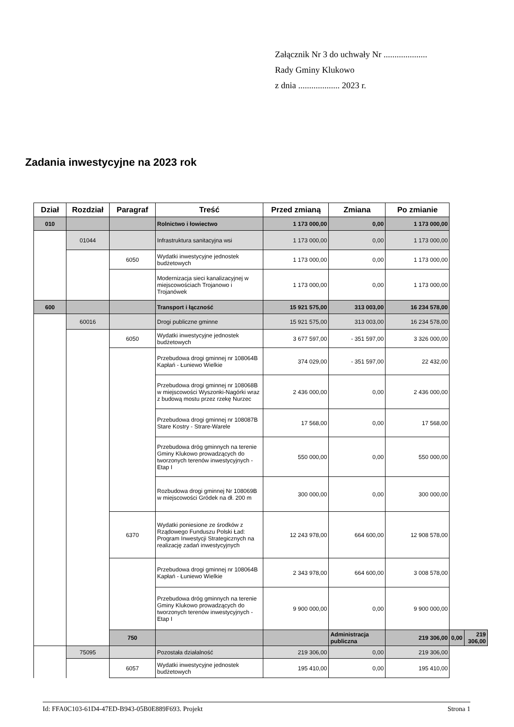Załącznik Nr 3 do uchwały Nr ....................
Rady Gminy Klukowo
z dnia ................... 2023 r.
Zadania inwestycyjne na 2023 rok
| Dział | Rozdział | Paragraf | Treść | Przed zmianą | Zmiana | Po zmianie | | |
| --- | --- | --- | --- | --- | --- | --- | --- | --- |
| 010 | | | Rolnictwo i łowiectwo | 1 173 000,00 | 0,00 | 1 173 000,00 | | |
| | 01044 | | Infrastruktura sanitacyjna wsi | 1 173 000,00 | 0,00 | 1 173 000,00 | | |
| | | 6050 | Wydatki inwestycyjne jednostek budżetowych | 1 173 000,00 | 0,00 | 1 173 000,00 | | |
| | | | Modernizacja sieci kanalizacyjnej w miejscowościach Trojanowo i Trojanówek | 1 173 000,00 | 0,00 | 1 173 000,00 | | |
| 600 | | | Transport i łączność | 15 921 575,00 | 313 003,00 | 16 234 578,00 | | |
| | 60016 | | Drogi publiczne gminne | 15 921 575,00 | 313 003,00 | 16 234 578,00 | | |
| | | 6050 | Wydatki inwestycyjne jednostek budżetowych | 3 677 597,00 | - 351 597,00 | 3 326 000,00 | | |
| | | | Przebudowa drogi gminnej nr 108064B Kapłań - Łuniewo Wielkie | 374 029,00 | - 351 597,00 | 22 432,00 | | |
| | | | Przebudowa drogi gminnej nr 108068B w miejscowości Wyszonki-Nagórki wraz z budową mostu przez rzekę Nurzec | 2 436 000,00 | 0,00 | 2 436 000,00 | | |
| | | | Przebudowa drogi gminnej nr 108087B Stare Kostry - Strare-Warele | 17 568,00 | 0,00 | 17 568,00 | | |
| | | | Przebudowa dróg gminnych na terenie Gminy Klukowo prowadzących do tworzonych terenów inwestycyjnych - Etap I | 550 000,00 | 0,00 | 550 000,00 | | |
| | | | Rozbudowa drogi gminnej Nr 108069B w miejscowości Gródek na dł. 200 m | 300 000,00 | 0,00 | 300 000,00 | | |
| | | 6370 | Wydatki poniesione ze środków z Rządowego Funduszu Polski Ład: Program Inwestycji Strategicznych na realizację zadań inwestycyjnych | 12 243 978,00 | 664 600,00 | 12 908 578,00 | | |
| | | | Przebudowa drogi gminnej nr 108064B Kapłań - Łuniewo Wielkie | 2 343 978,00 | 664 600,00 | 3 008 578,00 | | |
| | | | Przebudowa dróg gminnych na terenie Gminy Klukowo prowadzących do tworzonych terenów inwestycyjnych - Etap I | 9 900 000,00 | 0,00 | 9 900 000,00 | | |
| | | 750 | | | Administracja publiczna | 219 306,00 | 0,00 | 219 306,00 |
| | 75095 | | Pozostała działalność | 219 306,00 | 0,00 | 219 306,00 | | |
| | | 6057 | Wydatki inwestycyjne jednostek budżetowych | 195 410,00 | 0,00 | 195 410,00 | | |
Id: FFA0C103-61D4-47ED-B943-05B0E889F693. Projekt Strona 1